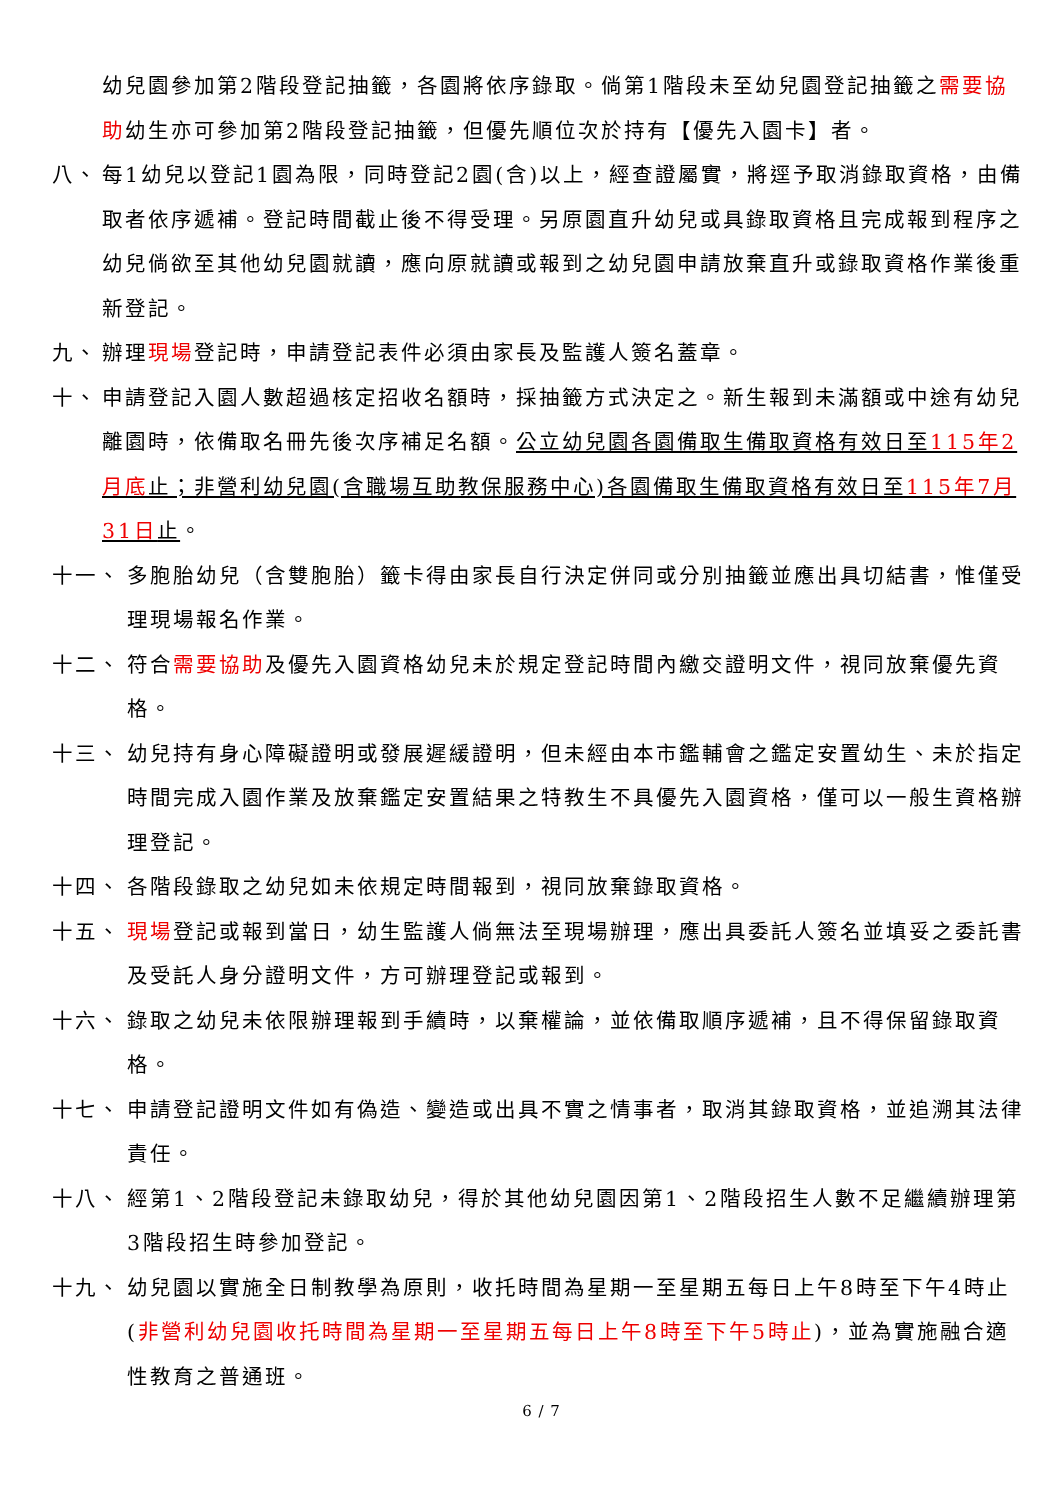幼兒園參加第2階段登記抽籤，各園將依序錄取。倘第1階段未至幼兒園登記抽籤之需要協助幼生亦可參加第2階段登記抽籤，但優先順位次於持有【優先入園卡】者。
八、 每1幼兒以登記1園為限，同時登記2園(含)以上，經查證屬實，將逕予取消錄取資格，由備取者依序遞補。登記時間截止後不得受理。另原園直升幼兒或具錄取資格且完成報到程序之幼兒倘欲至其他幼兒園就讀，應向原就讀或報到之幼兒園申請放棄直升或錄取資格作業後重新登記。
九、 辦理現場登記時，申請登記表件必須由家長及監護人簽名蓋章。
十、 申請登記入園人數超過核定招收名額時，採抽籤方式決定之。新生報到未滿額或中途有幼兒離園時，依備取名冊先後次序補足名額。公立幼兒園各園備取生備取資格有效日至115年2月底止；非營利幼兒園(含職場互助教保服務中心)各園備取生備取資格有效日至115年7月31日止。
十一、 多胞胎幼兒（含雙胞胎）籤卡得由家長自行決定併同或分別抽籤並應出具切結書，惟僅受理現場報名作業。
十二、 符合需要協助及優先入園資格幼兒未於規定登記時間內繳交證明文件，視同放棄優先資格。
十三、 幼兒持有身心障礙證明或發展遲緩證明，但未經由本市鑑輔會之鑑定安置幼生、未於指定時間完成入園作業及放棄鑑定安置結果之特教生不具優先入園資格，僅可以一般生資格辦理登記。
十四、 各階段錄取之幼兒如未依規定時間報到，視同放棄錄取資格。
十五、 現場登記或報到當日，幼生監護人倘無法至現場辦理，應出具委託人簽名並填妥之委託書及受託人身分證明文件，方可辦理登記或報到。
十六、 錄取之幼兒未依限辦理報到手續時，以棄權論，並依備取順序遞補，且不得保留錄取資格。
十七、 申請登記證明文件如有偽造、變造或出具不實之情事者，取消其錄取資格，並追溯其法律責任。
十八、 經第1、2階段登記未錄取幼兒，得於其他幼兒園因第1、2階段招生人數不足繼續辦理第3階段招生時參加登記。
十九、 幼兒園以實施全日制教學為原則，收托時間為星期一至星期五每日上午8時至下午4時止(非營利幼兒園收托時間為星期一至星期五每日上午8時至下午5時止)，並為實施融合適性教育之普通班。
6 / 7